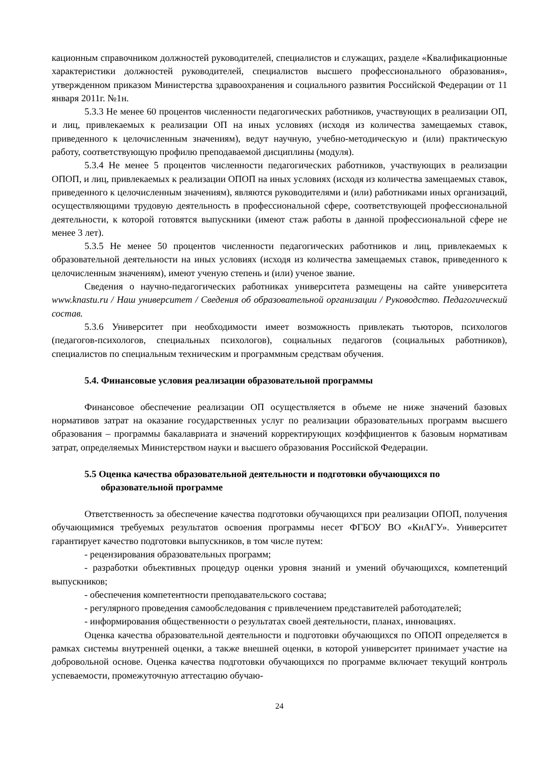кационным справочником должностей руководителей, специалистов и служащих, разделе «Квалификационные характеристики должностей руководителей, специалистов высшего профессионального образования», утвержденном приказом Министерства здравоохранения и социального развития Российской Федерации от 11 января 2011г. №1н.
5.3.3 Не менее 60 процентов численности педагогических работников, участвующих в реализации ОП, и лиц, привлекаемых к реализации ОП на иных условиях (исходя из количества замещаемых ставок, приведенного к целочисленным значениям), ведут научную, учебно-методическую и (или) практическую работу, соответствующую профилю преподаваемой дисциплины (модуля).
5.3.4 Не менее 5 процентов численности педагогических работников, участвующих в реализации ОПОП, и лиц, привлекаемых к реализации ОПОП на иных условиях (исходя из количества замещаемых ставок, приведенного к целочисленным значениям), являются руководителями и (или) работниками иных организаций, осуществляющими трудовую деятельность в профессиональной сфере, соответствующей профессиональной деятельности, к которой готовятся выпускники (имеют стаж работы в данной профессиональной сфере не менее 3 лет).
5.3.5 Не менее 50 процентов численности педагогических работников и лиц, привлекаемых к образовательной деятельности на иных условиях (исходя из количества замещаемых ставок, приведенного к целочисленным значениям), имеют ученую степень и (или) ученое звание.
Сведения о научно-педагогических работниках университета размещены на сайте университета www.knastu.ru / Наш университет / Сведения об образовательной организации / Руководство. Педагогический состав.
5.3.6 Университет при необходимости имеет возможность привлекать тьюторов, психологов (педагогов-психологов, специальных психологов), социальных педагогов (социальных работников), специалистов по специальным техническим и программным средствам обучения.
5.4. Финансовые условия реализации образовательной программы
Финансовое обеспечение реализации ОП осуществляется в объеме не ниже значений базовых нормативов затрат на оказание государственных услуг по реализации образовательных программ высшего образования – программы бакалавриата и значений корректирующих коэффициентов к базовым нормативам затрат, определяемых Министерством науки и высшего образования Российской Федерации.
5.5 Оценка качества образовательной деятельности и подготовки обучающихся по образовательной программе
Ответственность за обеспечение качества подготовки обучающихся при реализации ОПОП, получения обучающимися требуемых результатов освоения программы несет ФГБОУ ВО «КнАГУ». Университет гарантирует качество подготовки выпускников, в том числе путем:
- рецензирования образовательных программ;
- разработки объективных процедур оценки уровня знаний и умений обучающихся, компетенций выпускников;
- обеспечения компетентности преподавательского состава;
- регулярного проведения самообследования с привлечением представителей работодателей;
- информирования общественности о результатах своей деятельности, планах, инновациях.
Оценка качества образовательной деятельности и подготовки обучающихся по ОПОП определяется в рамках системы внутренней оценки, а также внешней оценки, в которой университет принимает участие на добровольной основе. Оценка качества подготовки обучающихся по программе включает текущий контроль успеваемости, промежуточную аттестацию обучаю-
24